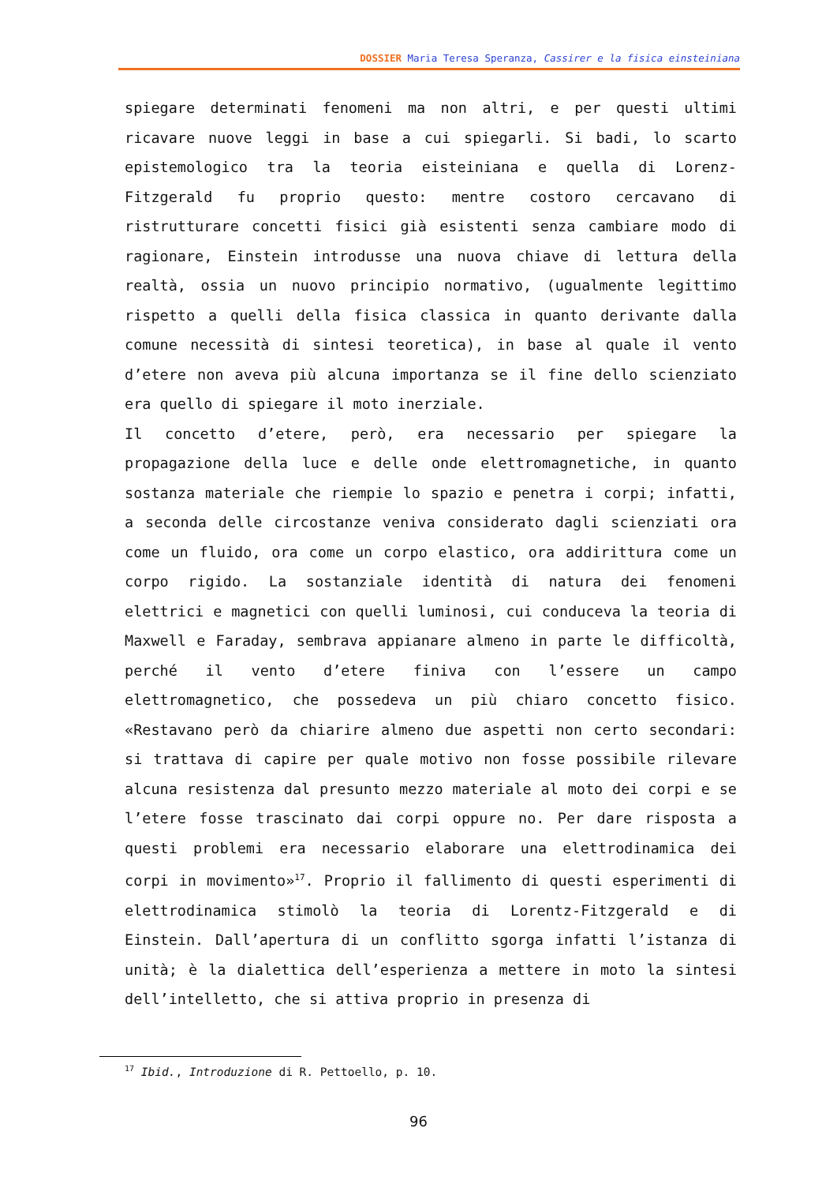DOSSIER Maria Teresa Speranza, Cassirer e la fisica einsteiniana
spiegare determinati fenomeni ma non altri, e per questi ultimi ricavare nuove leggi in base a cui spiegarli. Si badi, lo scarto epistemologico tra la teoria eisteiniana e quella di Lorenz-Fitzgerald fu proprio questo: mentre costoro cercavano di ristrutturare concetti fisici già esistenti senza cambiare modo di ragionare, Einstein introdusse una nuova chiave di lettura della realtà, ossia un nuovo principio normativo, (ugualmente legittimo rispetto a quelli della fisica classica in quanto derivante dalla comune necessità di sintesi teoretica), in base al quale il vento d’etere non aveva più alcuna importanza se il fine dello scienziato era quello di spiegare il moto inerziale.
Il concetto d’etere, però, era necessario per spiegare la propagazione della luce e delle onde elettromagnetiche, in quanto sostanza materiale che riempie lo spazio e penetra i corpi; infatti, a seconda delle circostanze veniva considerato dagli scienziati ora come un fluido, ora come un corpo elastico, ora addirittura come un corpo rigido. La sostanziale identità di natura dei fenomeni elettrici e magnetici con quelli luminosi, cui conduceva la teoria di Maxwell e Faraday, sembrava appianare almeno in parte le difficoltà, perché il vento d’etere finiva con l’essere un campo elettromagnetico, che possedeva un più chiaro concetto fisico. «Restavano però da chiarire almeno due aspetti non certo secondari: si trattava di capire per quale motivo non fosse possibile rilevare alcuna resistenza dal presunto mezzo materiale al moto dei corpi e se l’etere fosse trascinato dai corpi oppure no. Per dare risposta a questi problemi era necessario elaborare una elettrodinamica dei corpi in movimento»<sup>17</sup>. Proprio il fallimento di questi esperimenti di elettrodinamica stimolò la teoria di Lorentz-Fitzgerald e di Einstein. Dall’apertura di un conflitto sgorga infatti l’istanza di unità; è la dialettica dell’esperienza a mettere in moto la sintesi dell’intelletto, che si attiva proprio in presenza di
<sup>17</sup> Ibid., Introduzione di R. Pettoello, p. 10.
96